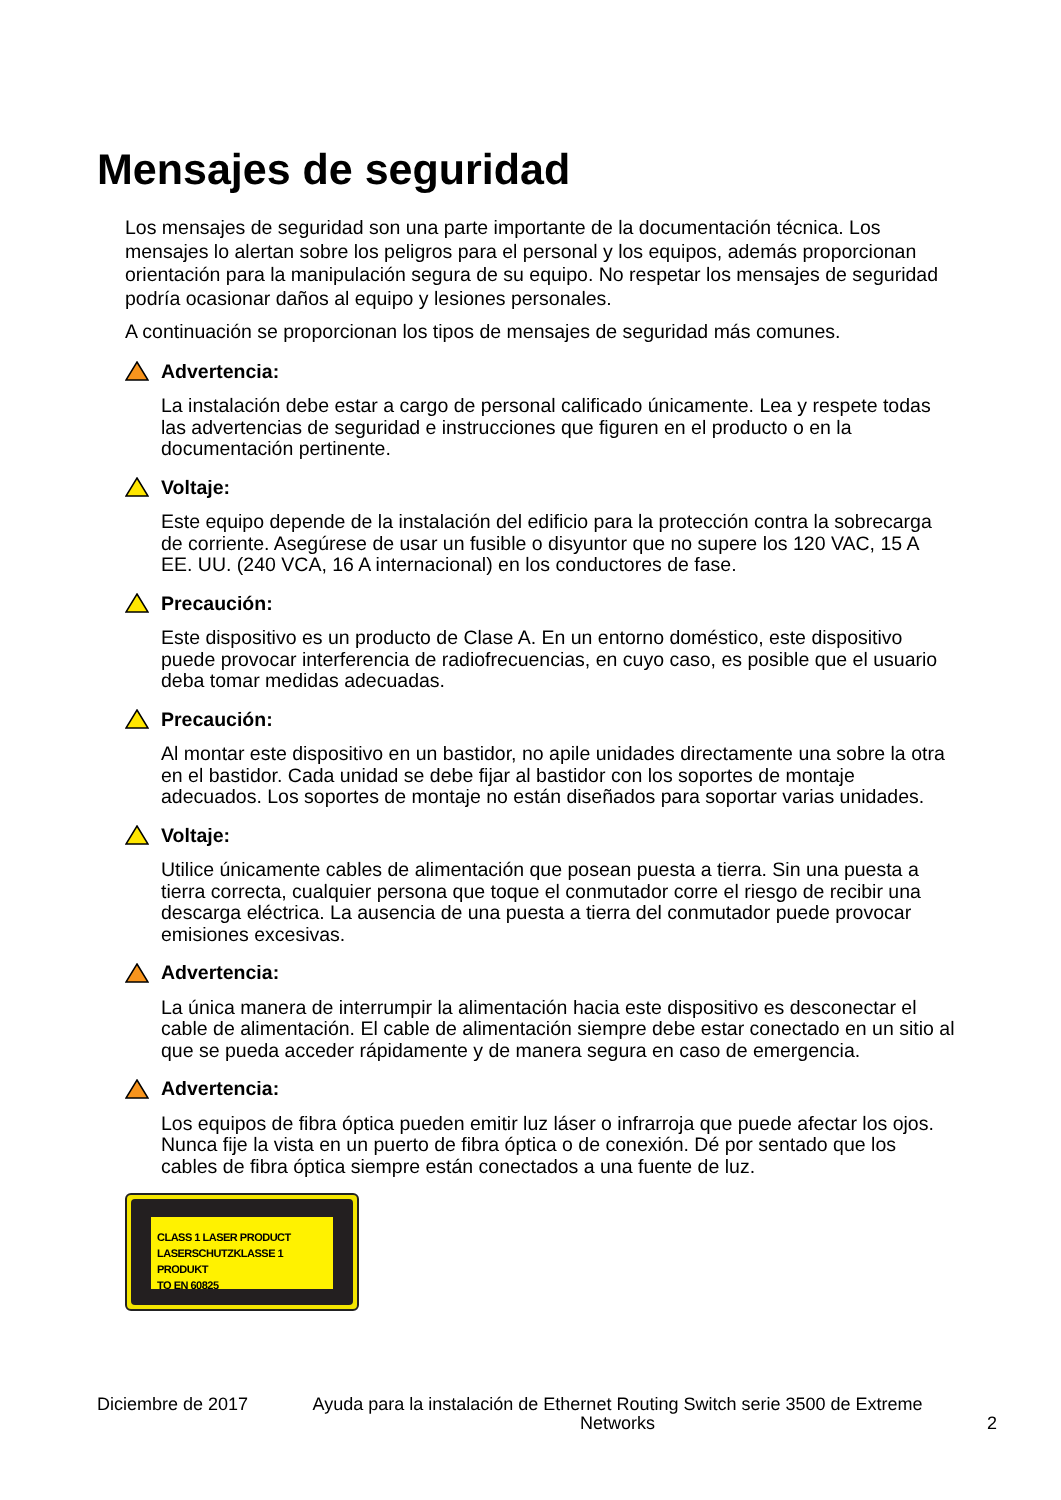Mensajes de seguridad
Los mensajes de seguridad son una parte importante de la documentación técnica. Los mensajes lo alertan sobre los peligros para el personal y los equipos, además proporcionan orientación para la manipulación segura de su equipo. No respetar los mensajes de seguridad podría ocasionar daños al equipo y lesiones personales.
A continuación se proporcionan los tipos de mensajes de seguridad más comunes.
Advertencia:
La instalación debe estar a cargo de personal calificado únicamente. Lea y respete todas las advertencias de seguridad e instrucciones que figuren en el producto o en la documentación pertinente.
Voltaje:
Este equipo depende de la instalación del edificio para la protección contra la sobrecarga de corriente. Asegúrese de usar un fusible o disyuntor que no supere los 120 VAC, 15 A EE. UU. (240 VCA, 16 A internacional) en los conductores de fase.
Precaución:
Este dispositivo es un producto de Clase A. En un entorno doméstico, este dispositivo puede provocar interferencia de radiofrecuencias, en cuyo caso, es posible que el usuario deba tomar medidas adecuadas.
Precaución:
Al montar este dispositivo en un bastidor, no apile unidades directamente una sobre la otra en el bastidor. Cada unidad se debe fijar al bastidor con los soportes de montaje adecuados. Los soportes de montaje no están diseñados para soportar varias unidades.
Voltaje:
Utilice únicamente cables de alimentación que posean puesta a tierra. Sin una puesta a tierra correcta, cualquier persona que toque el conmutador corre el riesgo de recibir una descarga eléctrica. La ausencia de una puesta a tierra del conmutador puede provocar emisiones excesivas.
Advertencia:
La única manera de interrumpir la alimentación hacia este dispositivo es desconectar el cable de alimentación. El cable de alimentación siempre debe estar conectado en un sitio al que se pueda acceder rápidamente y de manera segura en caso de emergencia.
Advertencia:
Los equipos de fibra óptica pueden emitir luz láser o infrarroja que puede afectar los ojos. Nunca fije la vista en un puerto de fibra óptica o de conexión. Dé por sentado que los cables de fibra óptica siempre están conectados a una fuente de luz.
CLASS 1 LASER PRODUCT
LASERSCHUTZKLASSE 1 PRODUKT
TO EN 60825
Diciembre de 2017 Ayuda para la instalación de Ethernet Routing Switch serie 3500 de Extreme Networks 2